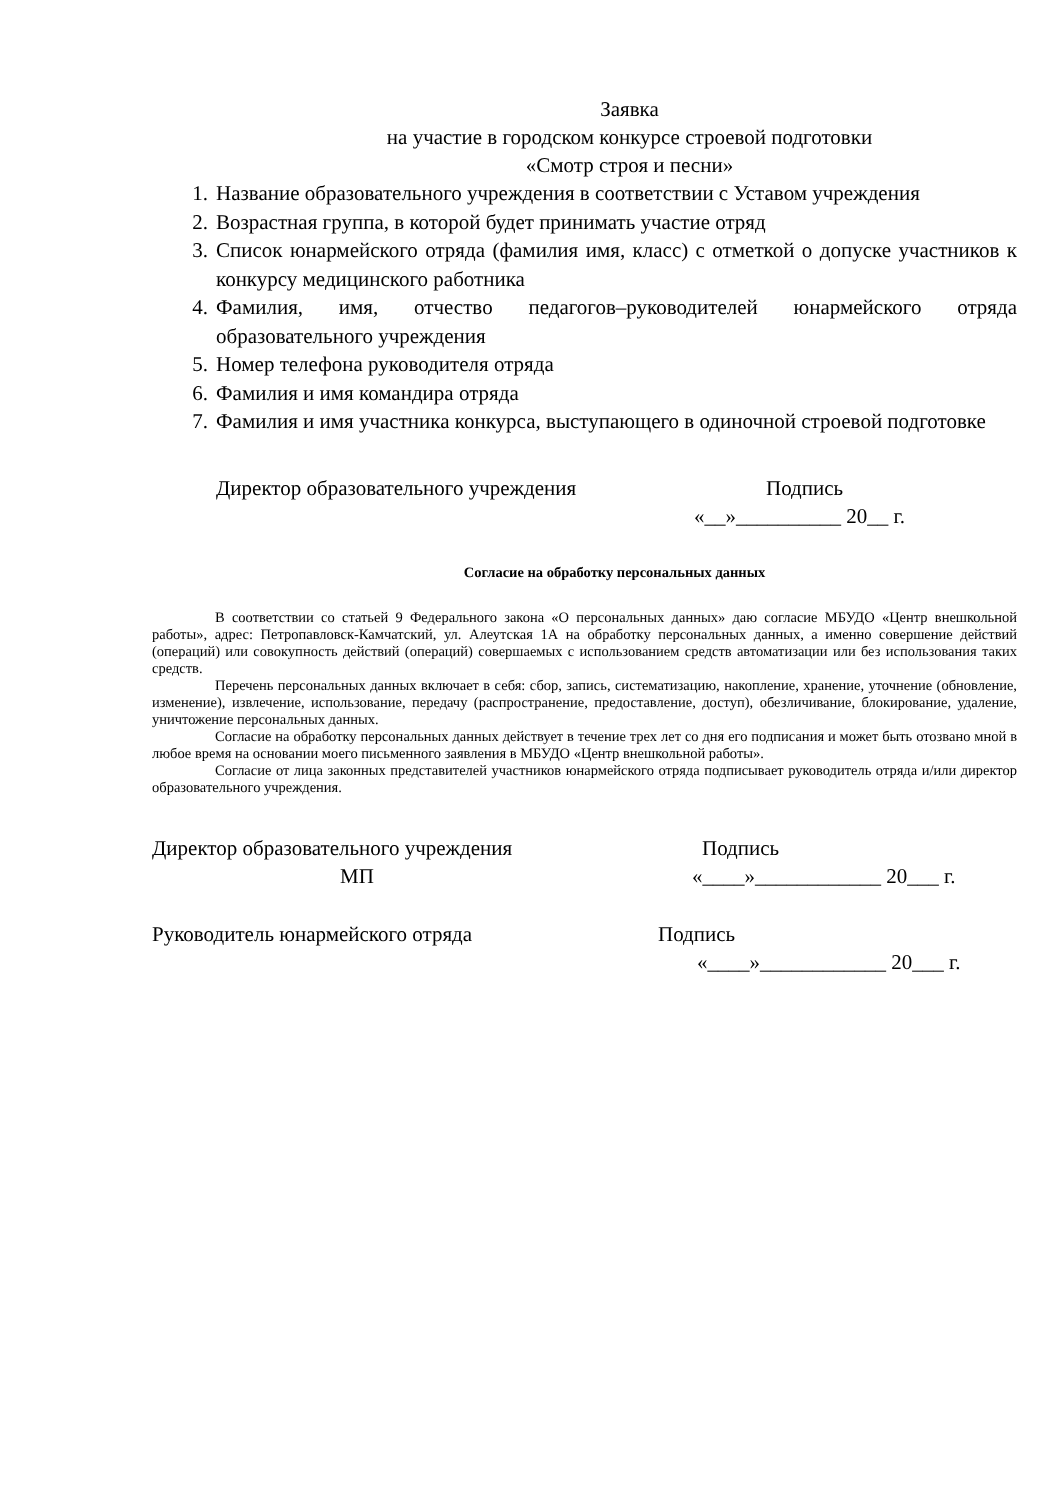Заявка
на участие в городском конкурсе строевой подготовки
«Смотр строя и песни»
1. Название образовательного учреждения в соответствии с Уставом учреждения
2. Возрастная группа, в которой будет принимать участие отряд
3. Список юнармейского отряда (фамилия имя, класс) с отметкой о допуске участников к конкурсу медицинского работника
4. Фамилия, имя, отчество педагогов–руководителей юнармейского отряда образовательного учреждения
5. Номер телефона руководителя отряда
6. Фамилия и имя командира отряда
7. Фамилия и имя участника конкурса, выступающего в одиночной строевой подготовке
Директор образовательного учреждения Подпись
«__»__________ 20__ г.
Согласие на обработку персональных данных
В соответствии со статьей 9 Федерального закона «О персональных данных» даю согласие МБУДО «Центр внешкольной работы», адрес: Петропавловск-Камчатский, ул. Алеутская 1А на обработку персональных данных, а именно совершение действий (операций) или совокупность действий (операций) совершаемых с использованием средств автоматизации или без использования таких средств.
Перечень персональных данных включает в себя: сбор, запись, систематизацию, накопление, хранение, уточнение (обновление, изменение), извлечение, использование, передачу (распространение, предоставление, доступ), обезличивание, блокирование, удаление, уничтожение персональных данных.
Согласие на обработку персональных данных действует в течение трех лет со дня его подписания и может быть отозвано мной в любое время на основании моего письменного заявления в МБУДО «Центр внешкольной работы».
Согласие от лица законных представителей участников юнармейского отряда подписывает руководитель отряда и/или директор образовательного учреждения.
Директор образовательного учреждения Подпись
МП «____»____________ 20___ г.
Руководитель юнармейского отряда Подпись
«____»____________ 20___ г.